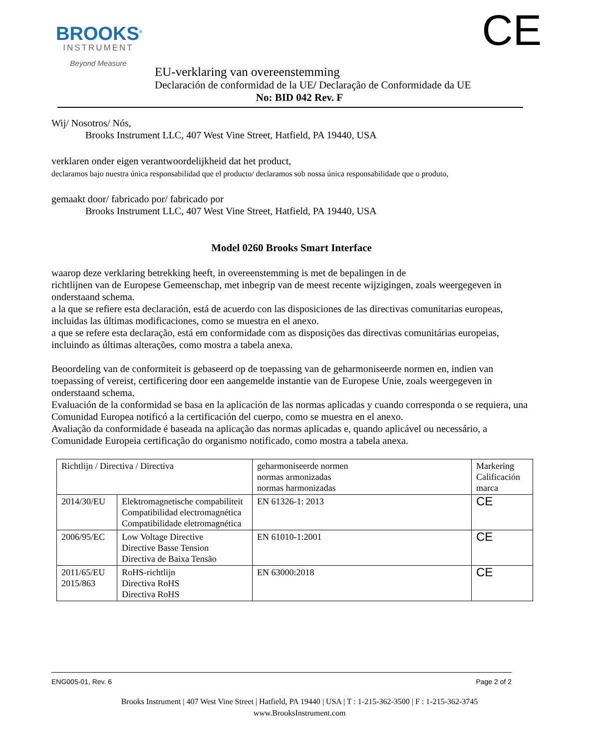BROOKS<sup>®</sup>
INSTRUMENT
Beyond Measure
CE
EU-verklaring van overeenstemming
Declaración de conformidad de la UE/ Declaração de Conformidade da UE
No: BID 042 Rev. F
Wij/ Nosotros/ Nós,
Brooks Instrument LLC, 407 West Vine Street, Hatfield, PA 19440, USA
verklaren onder eigen verantwoordelijkheid dat het product,
declaramos bajo nuestra única responsabilidad que el producto/ declaramos sob nossa única responsabilidade que o produto,
gemaakt door/ fabricado por/ fabricado por
Brooks Instrument LLC, 407 West Vine Street, Hatfield, PA 19440, USA
Model 0260 Brooks Smart Interface
waarop deze verklaring betrekking heeft, in overeenstemming is met de bepalingen in de
richtlijnen van de Europese Gemeenschap, met inbegrip van de meest recente wijzigingen, zoals weergegeven in onderstaand schema.
a la que se refiere esta declaración, está de acuerdo con las disposiciones de las directivas comunitarias europeas, incluidas las últimas modificaciones, como se muestra en el anexo.
a que se refere esta declaração, está em conformidade com as disposições das directivas comunitárias europeias, incluindo as últimas alterações, como mostra a tabela anexa.
Beoordeling van de conformiteit is gebaseerd op de toepassing van de geharmoniseerde normen en, indien van toepassing of vereist, certificering door een aangemelde instantie van de Europese Unie, zoals weergegeven in onderstaand schema.
Evaluación de la conformidad se basa en la aplicación de las normas aplicadas y cuando corresponda o se requiera, una Comunidad Europea notificó a la certificación del cuerpo, como se muestra en el anexo.
Avaliação da conformidade é baseada na aplicação das normas aplicadas e, quando aplicável ou necessário, a Comunidade Europeia certificação do organismo notificado, como mostra a tabela anexa.
| Richtlijn / Directiva / Directiva | | geharmoniseerde normen normas armonizadas normas harmonizadas | Markering Calificación marca |
| 2014/30/EU | Elektromagnetische compabiliteit Compatibilidad electromagnética Compatibilidade eletromagnética | EN 61326-1: 2013 | CE |
| 2006/95/EC | Low Voltage Directive Directive Basse Tension Directiva de Baixa Tensão | EN 61010-1:2001 | CE |
| 2011/65/EU 2015/863 | RoHS-richtlijn Directiva RoHS Directiva RoHS | EN 63000:2018 | CE |
ENG005-01, Rev. 6 Page 2 of 2
Brooks Instrument | 407 West Vine Street | Hatfield, PA 19440 | USA | T : 1-215-362-3500 | F : 1-215-362-3745
www.BrooksInstrument.com